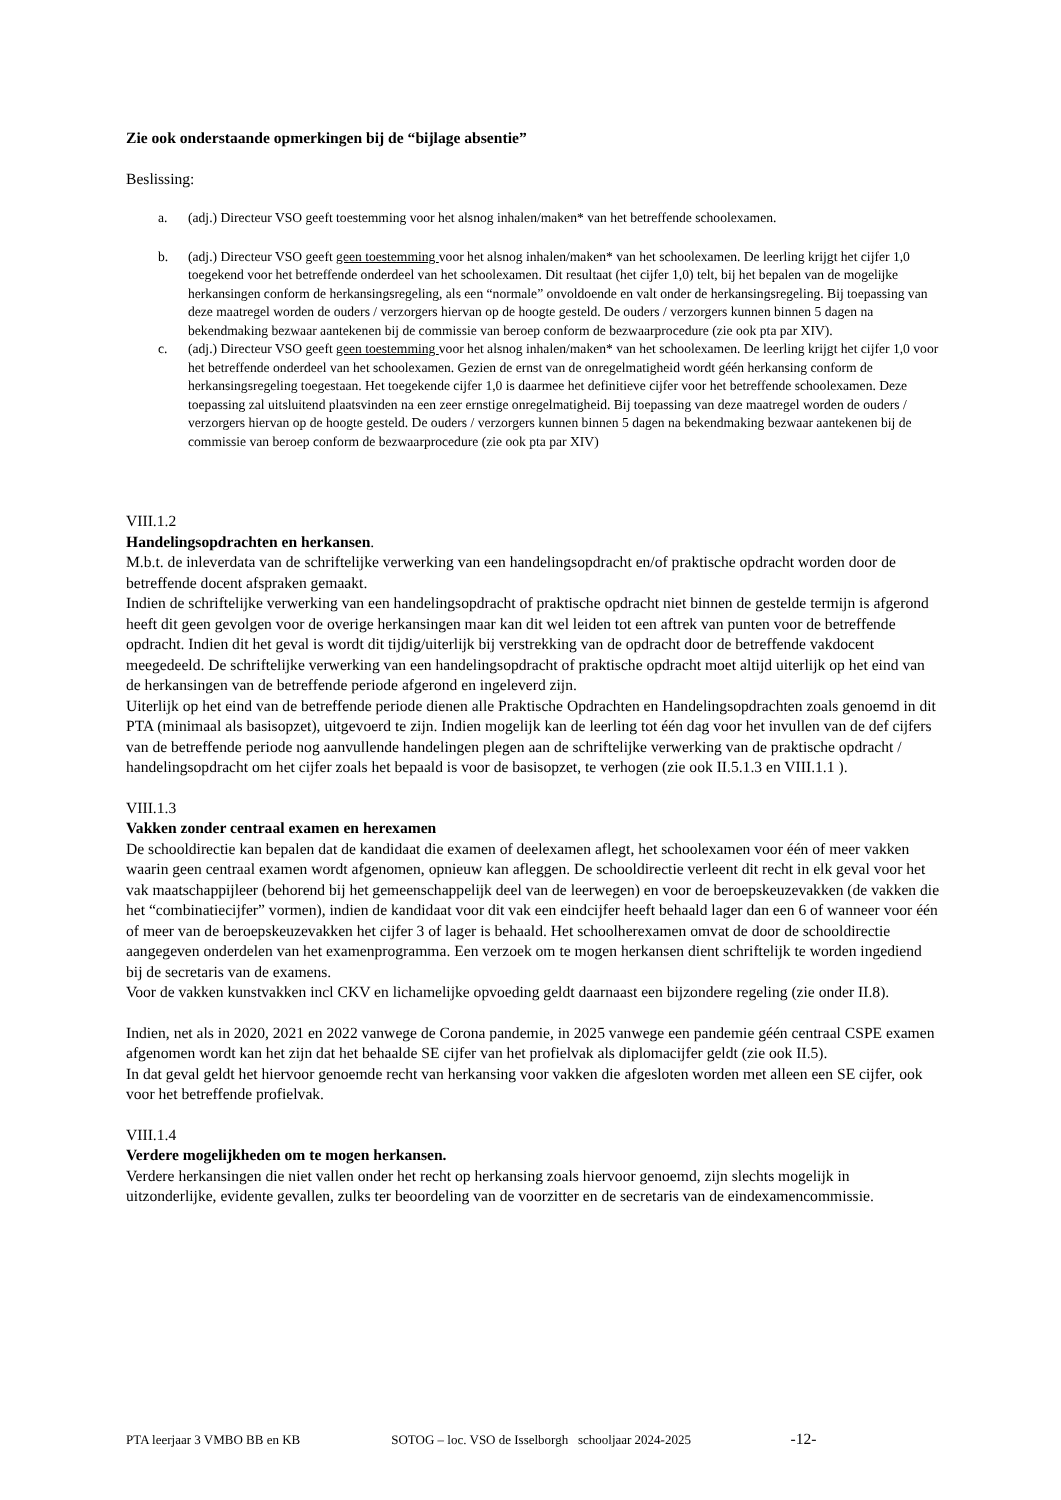Zie ook onderstaande opmerkingen bij de “bijlage absentie”
Beslissing:
a. (adj.) Directeur VSO geeft toestemming voor het alsnog inhalen/maken* van het betreffende schoolexamen.
b. (adj.) Directeur VSO geeft geen toestemming voor het alsnog inhalen/maken* van het schoolexamen. De leerling krijgt het cijfer 1,0 toegekend voor het betreffende onderdeel van het schoolexamen. Dit resultaat (het cijfer 1,0) telt, bij het bepalen van de mogelijke herkansingen conform de herkansingsregeling, als een “normale” onvoldoende en valt onder de herkansingsregeling. Bij toepassing van deze maatregel worden de ouders / verzorgers hiervan op de hoogte gesteld. De ouders / verzorgers kunnen binnen 5 dagen na bekendmaking bezwaar aantekenen bij de commissie van beroep conform de bezwaarprocedure (zie ook pta par XIV).
c. (adj.) Directeur VSO geeft geen toestemming voor het alsnog inhalen/maken* van het schoolexamen. De leerling krijgt het cijfer 1,0 voor het betreffende onderdeel van het schoolexamen. Gezien de ernst van de onregelmatigheid wordt géén herkansing conform de herkansingsregeling toegestaan. Het toegekende cijfer 1,0 is daarmee het definitieve cijfer voor het betreffende schoolexamen. Deze toepassing zal uitsluitend plaatsvinden na een zeer ernstige onregelmatigheid. Bij toepassing van deze maatregel worden de ouders / verzorgers hiervan op de hoogte gesteld. De ouders / verzorgers kunnen binnen 5 dagen na bekendmaking bezwaar aantekenen bij de commissie van beroep conform de bezwaarprocedure (zie ook pta par XIV)
VIII.1.2
Handelingsopdrachten en herkansen.
M.b.t. de inleverdata van de schriftelijke verwerking van een handelingsopdracht en/of praktische opdracht worden door de betreffende docent afspraken gemaakt.
Indien de schriftelijke verwerking van een handelingsopdracht of praktische opdracht niet binnen de gestelde termijn is afgerond heeft dit geen gevolgen voor de overige herkansingen maar kan dit wel leiden tot een aftrek van punten voor de betreffende opdracht. Indien dit het geval is wordt dit tijdig/uiterlijk bij verstrekking van de opdracht door de betreffende vakdocent meegedeeld. De schriftelijke verwerking van een handelingsopdracht of praktische opdracht moet altijd uiterlijk op het eind van de herkansingen van de betreffende periode afgerond en ingeleverd zijn.
Uiterlijk op het eind van de betreffende periode dienen alle Praktische Opdrachten en Handelingsopdrachten zoals genoemd in dit PTA (minimaal als basisopzet), uitgevoerd te zijn. Indien mogelijk kan de leerling tot één dag voor het invullen van de def cijfers van de betreffende periode nog aanvullende handelingen plegen aan de schriftelijke verwerking van de praktische opdracht / handelingsopdracht om het cijfer zoals het bepaald is voor de basisopzet, te verhogen (zie ook II.5.1.3 en VIII.1.1 ).
VIII.1.3
Vakken zonder centraal examen en herexamen
De schooldirectie kan bepalen dat de kandidaat die examen of deelexamen aflegt, het schoolexamen voor één of meer vakken waarin geen centraal examen wordt afgenomen, opnieuw kan afleggen. De schooldirectie verleent dit recht in elk geval voor het vak maatschappijleer (behorend bij het gemeenschappelijk deel van de leerwegen) en voor de beroepskeuzevakken (de vakken die het “combinatiecijfer” vormen), indien de kandidaat voor dit vak een eindcijfer heeft behaald lager dan een 6 of wanneer voor één of meer van de beroepskeuzevakken het cijfer 3 of lager is behaald. Het schoolherexamen omvat de door de schooldirectie aangegeven onderdelen van het examenprogramma. Een verzoek om te mogen herkansen dient schriftelijk te worden ingediend bij de secretaris van de examens.
Voor de vakken kunstvakken incl CKV en lichamelijke opvoeding geldt daarnaast een bijzondere regeling (zie onder II.8).
Indien, net als in 2020, 2021 en 2022 vanwege de Corona pandemie, in 2025 vanwege een pandemie géén centraal CSPE examen afgenomen wordt kan het zijn dat het behaalde SE cijfer van het profielvak als diplomacijfer geldt (zie ook II.5).
In dat geval geldt het hiervoor genoemde recht van herkansing voor vakken die afgesloten worden met alleen een SE cijfer, ook voor het betreffende profielvak.
VIII.1.4
Verdere mogelijkheden om te mogen herkansen.
Verdere herkansingen die niet vallen onder het recht op herkansing zoals hiervoor genoemd, zijn slechts mogelijk in uitzonderlijke, evidente gevallen, zulks ter beoordeling van de voorzitter en de secretaris van de eindexamencommissie.
PTA leerjaar 3 VMBO BB en KB SOTOG – loc. VSO de Isselborgh schooljaar 2024-2025 -12-